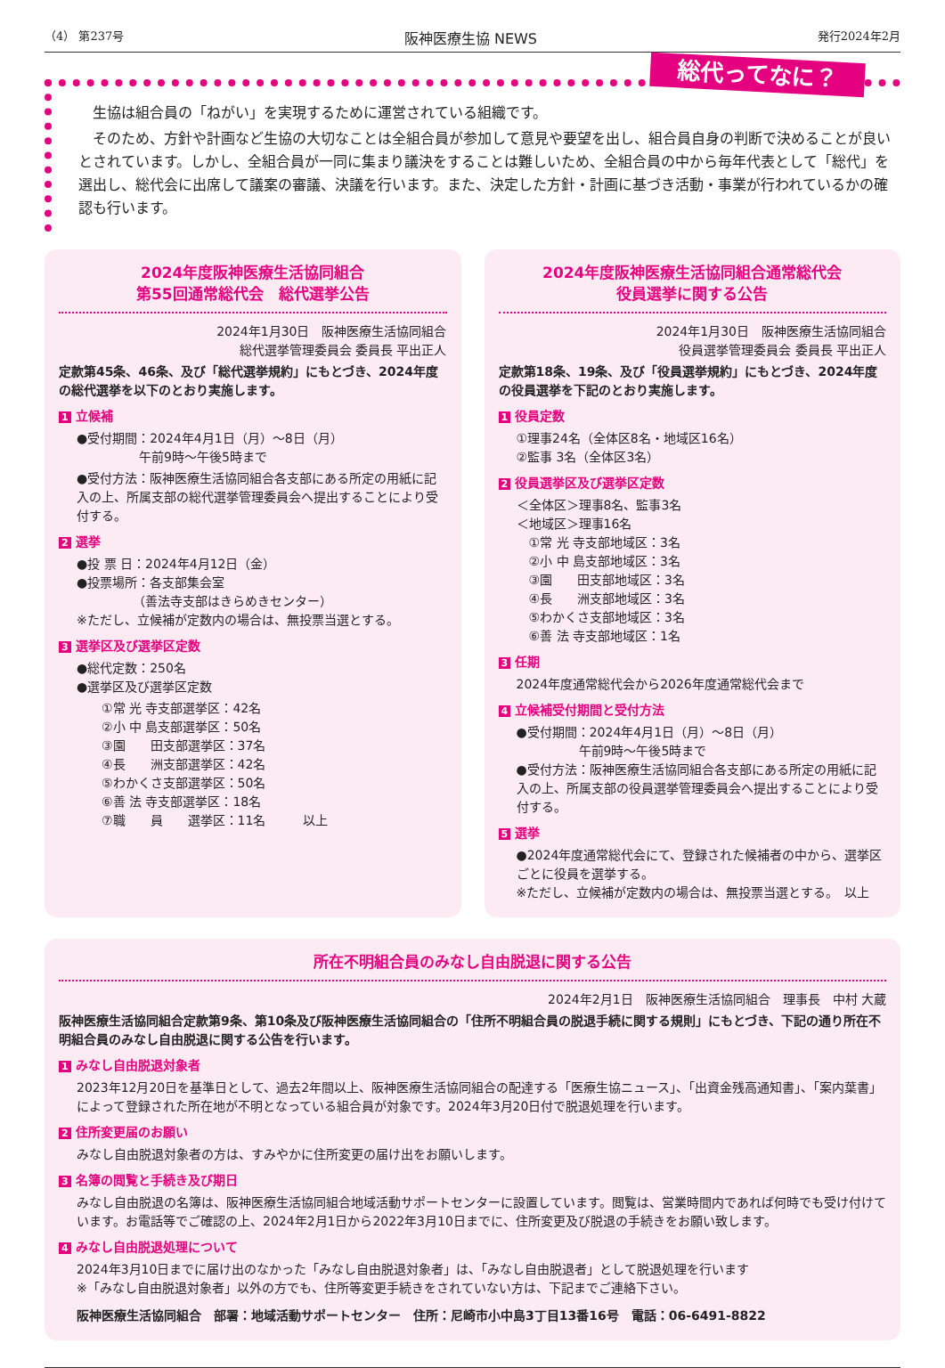（4） 第237号 阪神医療生協 NEWS 発行2024年2月
総代ってなに？
　生協は組合員の「ねがい」を実現するために運営されている組織です。
　そのため、方針や計画など生協の大切なことは全組合員が参加して意見や要望を出し、組合員自身の判断で決めることが良いとされています。しかし、全組合員が一同に集まり議決をすることは難しいため、全組合員の中から毎年代表として「総代」を選出し、総代会に出席して議案の審議、決議を行います。また、決定した方針・計画に基づき活動・事業が行われているかの確認も行います。
2024年度阪神医療生活協同組合
第55回通常総代会　総代選挙公告
2024年1月30日　阪神医療生活協同組合
総代選挙管理委員会 委員長 平出正人
定款第45条、46条、及び「総代選挙規約」にもとづき、2024年度の総代選挙を以下のとおり実施します。
1 立候補
●受付期間：2024年4月1日（月）～8日（月）
　　　　　午前9時～午後5時まで
●受付方法：阪神医療生活協同組合各支部にある所定の用紙に記入の上、所属支部の総代選挙管理委員会へ提出することにより受付する。
2 選挙
●投 票 日：2024年4月12日（金）
●投票場所：各支部集会室
　　　　　（善法寺支部はきらめきセンター）
※ただし、立候補が定数内の場合は、無投票当選とする。
3 選挙区及び選挙区定数
●総代定数：250名
●選挙区及び選挙区定数
①常 光 寺支部選挙区：42名
②小 中 島支部選挙区：50名
③園　　田支部選挙区：37名
④長　　洲支部選挙区：42名
⑤わかくさ支部選挙区：50名
⑥善 法 寺支部選挙区：18名
⑦職　　員　　選挙区：11名　　　以上
2024年度阪神医療生活協同組合通常総代会
役員選挙に関する公告
2024年1月30日　阪神医療生活協同組合
役員選挙管理委員会 委員長 平出正人
定款第18条、19条、及び「役員選挙規約」にもとづき、2024年度の役員選挙を下記のとおり実施します。
1 役員定数
①理事24名（全体区8名・地域区16名）
②監事 3名（全体区3名）
2 役員選挙区及び選挙区定数
＜全体区＞理事8名、監事3名
＜地域区＞理事16名
　①常 光 寺支部地域区：3名
　②小 中 島支部地域区：3名
　③園　　田支部地域区：3名
　④長　　洲支部地域区：3名
　⑤わかくさ支部地域区：3名
　⑥善 法 寺支部地域区：1名
3 任期
2024年度通常総代会から2026年度通常総代会まで
4 立候補受付期間と受付方法
●受付期間：2024年4月1日（月）～8日（月）
　　　　　午前9時～午後5時まで
●受付方法：阪神医療生活協同組合各支部にある所定の用紙に記入の上、所属支部の役員選挙管理委員会へ提出することにより受付する。
5 選挙
●2024年度通常総代会にて、登録された候補者の中から、選挙区ごとに役員を選挙する。
※ただし、立候補が定数内の場合は、無投票当選とする。　以上
所在不明組合員のみなし自由脱退に関する公告
2024年2月1日　阪神医療生活協同組合　理事長　中村 大蔵
阪神医療生活協同組合定款第9条、第10条及び阪神医療生活協同組合の「住所不明組合員の脱退手続に関する規則」にもとづき、下記の通り所在不明組合員のみなし自由脱退に関する公告を行います。
1 みなし自由脱退対象者
2023年12月20日を基準日として、過去2年間以上、阪神医療生活協同組合の配達する「医療生協ニュース」、「出資金残高通知書」、「案内葉書」によって登録された所在地が不明となっている組合員が対象です。2024年3月20日付で脱退処理を行います。
2 住所変更届のお願い
みなし自由脱退対象者の方は、すみやかに住所変更の届け出をお願いします。
3 名簿の閲覧と手続き及び期日
みなし自由脱退の名簿は、阪神医療生活協同組合地域活動サポートセンターに設置しています。閲覧は、営業時間内であれば何時でも受け付けています。お電話等でご確認の上、2024年2月1日から2022年3月10日までに、住所変更及び脱退の手続きをお願い致します。
4 みなし自由脱退処理について
2024年3月10日までに届け出のなかった「みなし自由脱退対象者」は、「みなし自由脱退者」として脱退処理を行います
※「みなし自由脱退対象者」以外の方でも、住所等変更手続きをされていない方は、下記までご連絡下さい。
阪神医療生活協同組合　部署：地域活動サポートセンター　住所：尼崎市小中島3丁目13番16号　電話：06-6491-8822